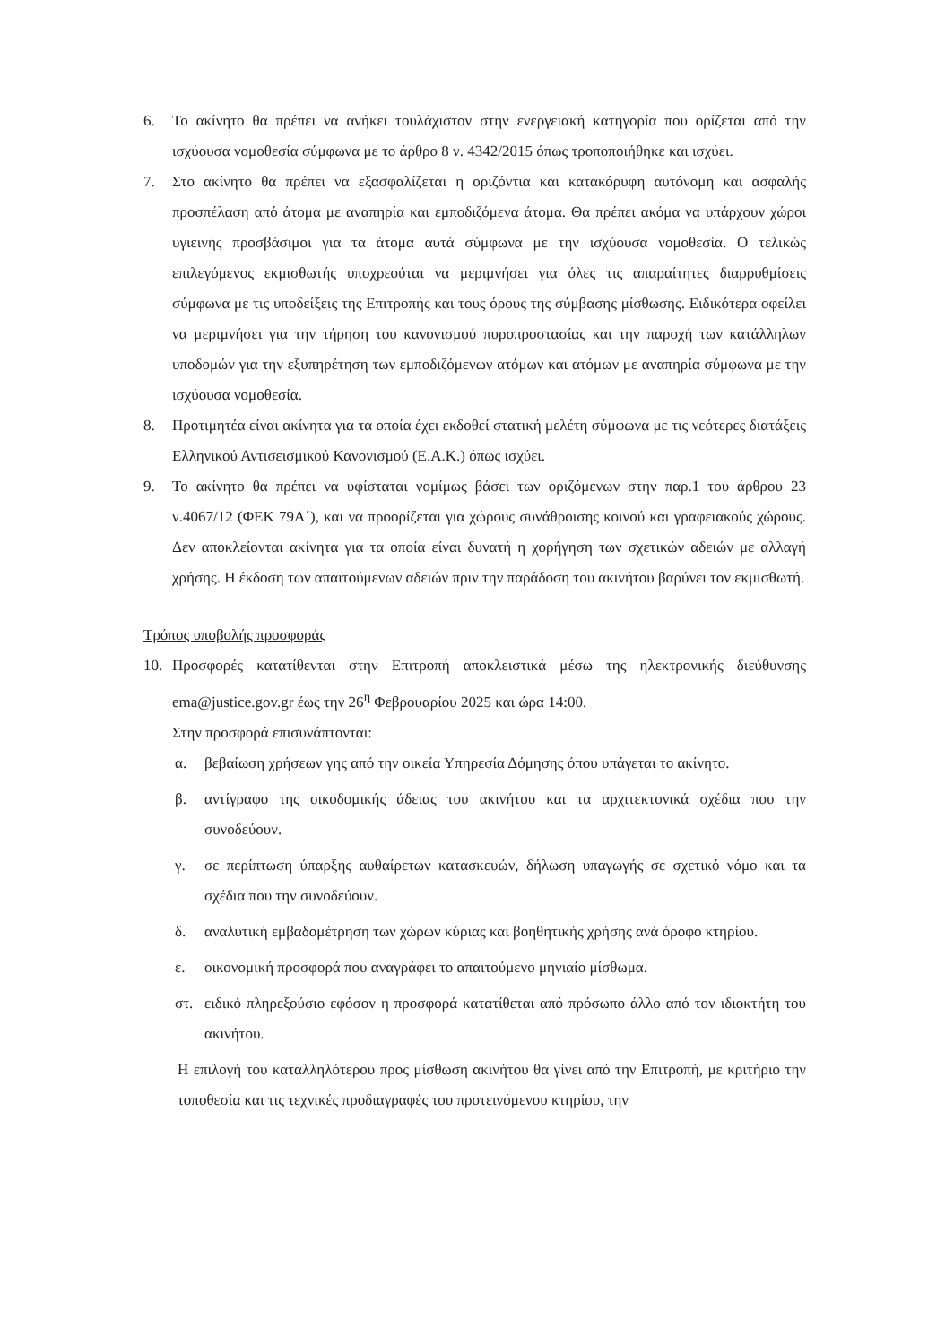6. Το ακίνητο θα πρέπει να ανήκει τουλάχιστον στην ενεργειακή κατηγορία που ορίζεται από την ισχύουσα νομοθεσία σύμφωνα με το άρθρο 8 ν. 4342/2015 όπως τροποποιήθηκε και ισχύει.
7. Στο ακίνητο θα πρέπει να εξασφαλίζεται η οριζόντια και κατακόρυφη αυτόνομη και ασφαλής προσπέλαση από άτομα με αναπηρία και εμποδιζόμενα άτομα. Θα πρέπει ακόμα να υπάρχουν χώροι υγιεινής προσβάσιμοι για τα άτομα αυτά σύμφωνα με την ισχύουσα νομοθεσία. Ο τελικώς επιλεγόμενος εκμισθωτής υποχρεούται να μεριμνήσει για όλες τις απαραίτητες διαρρυθμίσεις σύμφωνα με τις υποδείξεις της Επιτροπής και τους όρους της σύμβασης μίσθωσης. Ειδικότερα οφείλει να μεριμνήσει για την τήρηση του κανονισμού πυροπροστασίας και την παροχή των κατάλληλων υποδομών για την εξυπηρέτηση των εμποδιζόμενων ατόμων και ατόμων με αναπηρία σύμφωνα με την ισχύουσα νομοθεσία.
8. Προτιμητέα είναι ακίνητα για τα οποία έχει εκδοθεί στατική μελέτη σύμφωνα με τις νεότερες διατάξεις Ελληνικού Αντισεισμικού Κανονισμού (Ε.Α.Κ.) όπως ισχύει.
9. Το ακίνητο θα πρέπει να υφίσταται νομίμως βάσει των οριζόμενων στην παρ.1 του άρθρου 23 ν.4067/12 (ΦΕΚ 79Α΄), και να προορίζεται για χώρους συνάθροισης κοινού και γραφειακούς χώρους. Δεν αποκλείονται ακίνητα για τα οποία είναι δυνατή η χορήγηση των σχετικών αδειών με αλλαγή χρήσης. Η έκδοση των απαιτούμενων αδειών πριν την παράδοση του ακινήτου βαρύνει τον εκμισθωτή.
Τρόπος υποβολής προσφοράς
10. Προσφορές κατατίθενται στην Επιτροπή αποκλειστικά μέσω της ηλεκτρονικής διεύθυνσης ema@justice.gov.gr έως την 26<sup>η</sup> Φεβρουαρίου 2025 και ώρα 14:00.
Στην προσφορά επισυνάπτονται:
α. βεβαίωση χρήσεων γης από την οικεία Υπηρεσία Δόμησης όπου υπάγεται το ακίνητο.
β. αντίγραφο της οικοδομικής άδειας του ακινήτου και τα αρχιτεκτονικά σχέδια που την συνοδεύουν.
γ. σε περίπτωση ύπαρξης αυθαίρετων κατασκευών, δήλωση υπαγωγής σε σχετικό νόμο και τα σχέδια που την συνοδεύουν.
δ. αναλυτική εμβαδομέτρηση των χώρων κύριας και βοηθητικής χρήσης ανά όροφο κτηρίου.
ε. οικονομική προσφορά που αναγράφει το απαιτούμενο μηνιαίο μίσθωμα.
στ. ειδικό πληρεξούσιο εφόσον η προσφορά κατατίθεται από πρόσωπο άλλο από τον ιδιοκτήτη του ακινήτου.
Η επιλογή του καταλληλότερου προς μίσθωση ακινήτου θα γίνει από την Επιτροπή, με κριτήριο την τοποθεσία και τις τεχνικές προδιαγραφές του προτεινόμενου κτηρίου, την